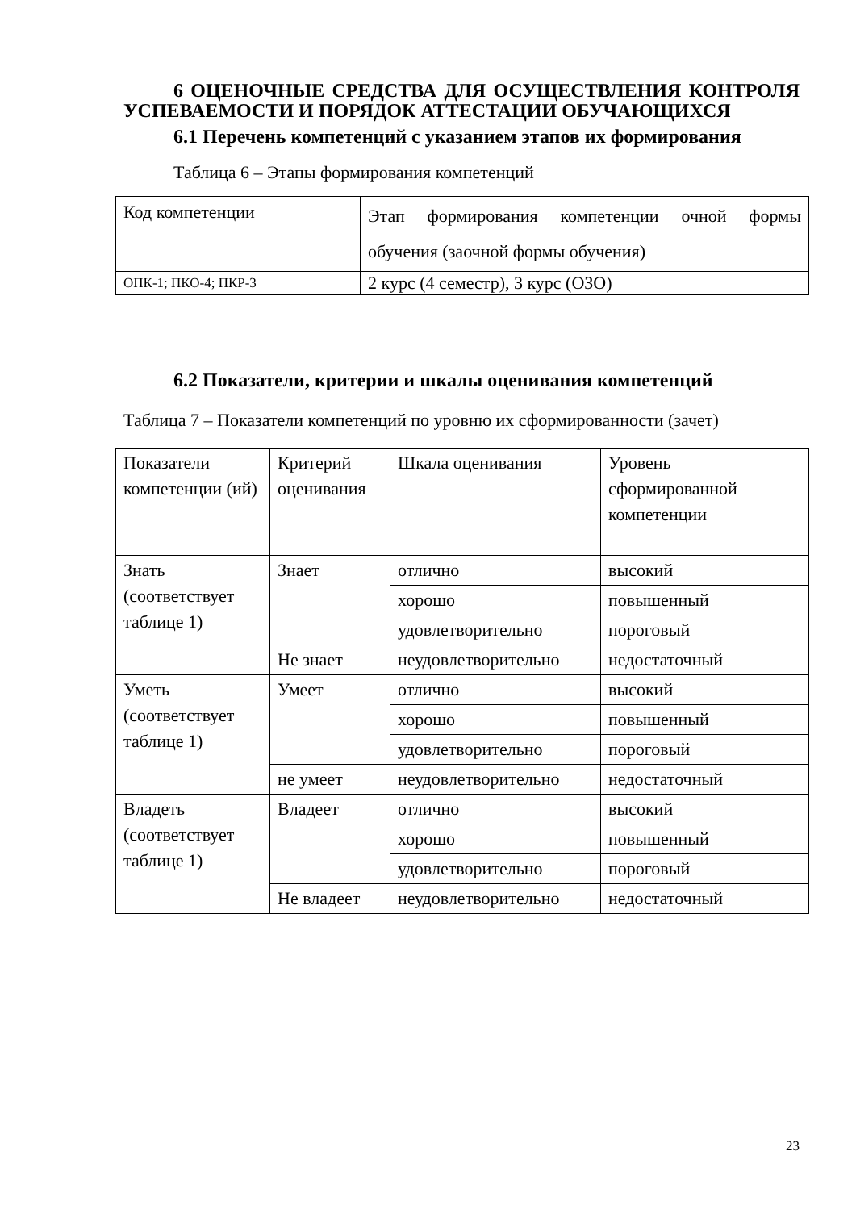6 ОЦЕНОЧНЫЕ СРЕДСТВА ДЛЯ ОСУЩЕСТВЛЕНИЯ КОНТРОЛЯ УСПЕВАЕМОСТИ И ПОРЯДОК АТТЕСТАЦИИ ОБУЧАЮЩИХСЯ
6.1 Перечень компетенций с указанием этапов их формирования
Таблица 6 – Этапы формирования компетенций
| Код компетенции | Этап формирования компетенции очной формы обучения (заочной формы обучения) |
| ОПК-1; ПКО-4; ПКР-3 | 2 курс (4 семестр), 3 курс (ОЗО) |
6.2 Показатели, критерии и шкалы оценивания компетенций
Таблица 7 – Показатели компетенций по уровню их сформированности (зачет)
| Показатели компетенции (ий) | Критерий оценивания | Шкала оценивания | Уровень сформированной компетенции |
| Знать (соответствует таблице 1) | Знает | отлично | высокий |
| | | хорошо | повышенный |
| | | удовлетворительно | пороговый |
| | Не знает | неудовлетворительно | недостаточный |
| Уметь (соответствует таблице 1) | Умеет | отлично | высокий |
| | | хорошо | повышенный |
| | | удовлетворительно | пороговый |
| | не умеет | неудовлетворительно | недостаточный |
| Владеть (соответствует таблице 1) | Владеет | отлично | высокий |
| | | хорошо | повышенный |
| | | удовлетворительно | пороговый |
| | Не владеет | неудовлетворительно | недостаточный |
23